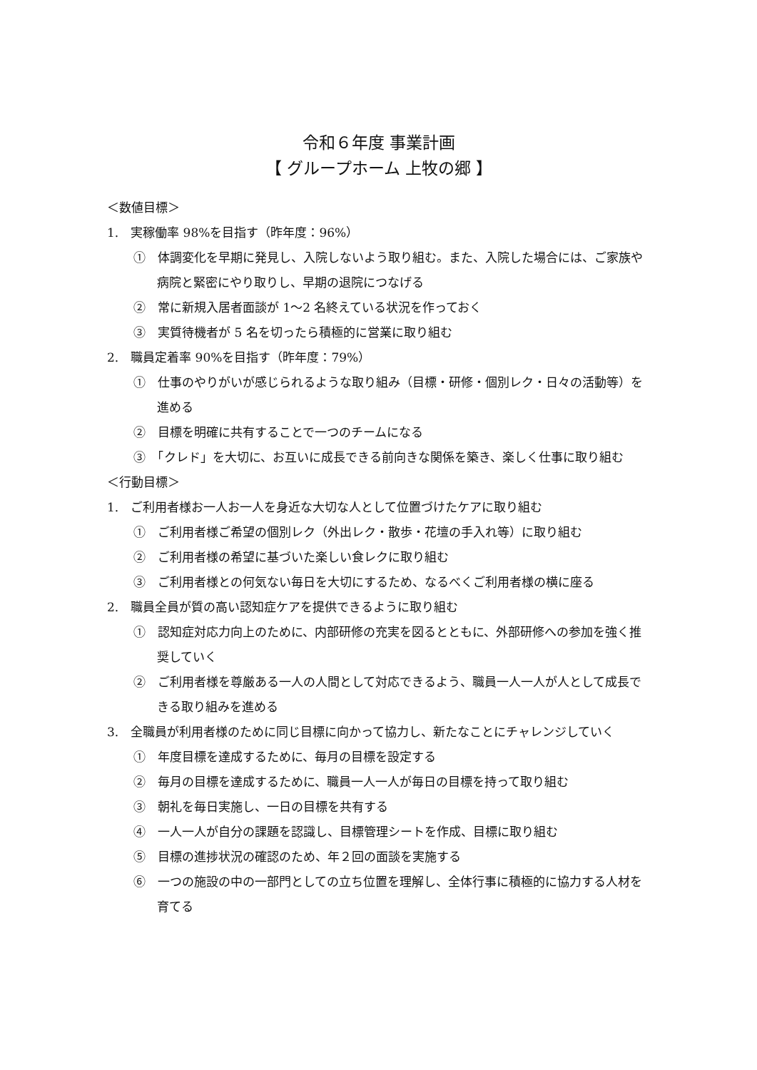令和６年度 事業計画
【 グループホーム 上牧の郷 】
＜数値目標＞
1.　実稼働率 98%を目指す（昨年度：96%）
①　体調変化を早期に発見し、入院しないよう取り組む。また、入院した場合には、ご家族や病院と緊密にやり取りし、早期の退院につなげる
②　常に新規入居者面談が 1～2 名終えている状況を作っておく
③　実質待機者が 5 名を切ったら積極的に営業に取り組む
2.　職員定着率 90%を目指す（昨年度：79%）
①　仕事のやりがいが感じられるような取り組み（目標・研修・個別レク・日々の活動等）を進める
②　目標を明確に共有することで一つのチームになる
③　「クレド」を大切に、お互いに成長できる前向きな関係を築き、楽しく仕事に取り組む
＜行動目標＞
1.　ご利用者様お一人お一人を身近な大切な人として位置づけたケアに取り組む
①　ご利用者様ご希望の個別レク（外出レク・散歩・花壇の手入れ等）に取り組む
②　ご利用者様の希望に基づいた楽しい食レクに取り組む
③　ご利用者様との何気ない毎日を大切にするため、なるべくご利用者様の横に座る
2.　職員全員が質の高い認知症ケアを提供できるように取り組む
①　認知症対応力向上のために、内部研修の充実を図るとともに、外部研修への参加を強く推奨していく
②　ご利用者様を尊厳ある一人の人間として対応できるよう、職員一人一人が人として成長できる取り組みを進める
3.　全職員が利用者様のために同じ目標に向かって協力し、新たなことにチャレンジしていく
①　年度目標を達成するために、毎月の目標を設定する
②　毎月の目標を達成するために、職員一人一人が毎日の目標を持って取り組む
③　朝礼を毎日実施し、一日の目標を共有する
④　一人一人が自分の課題を認識し、目標管理シートを作成、目標に取り組む
⑤　目標の進捗状況の確認のため、年２回の面談を実施する
⑥　一つの施設の中の一部門としての立ち位置を理解し、全体行事に積極的に協力する人材を育てる